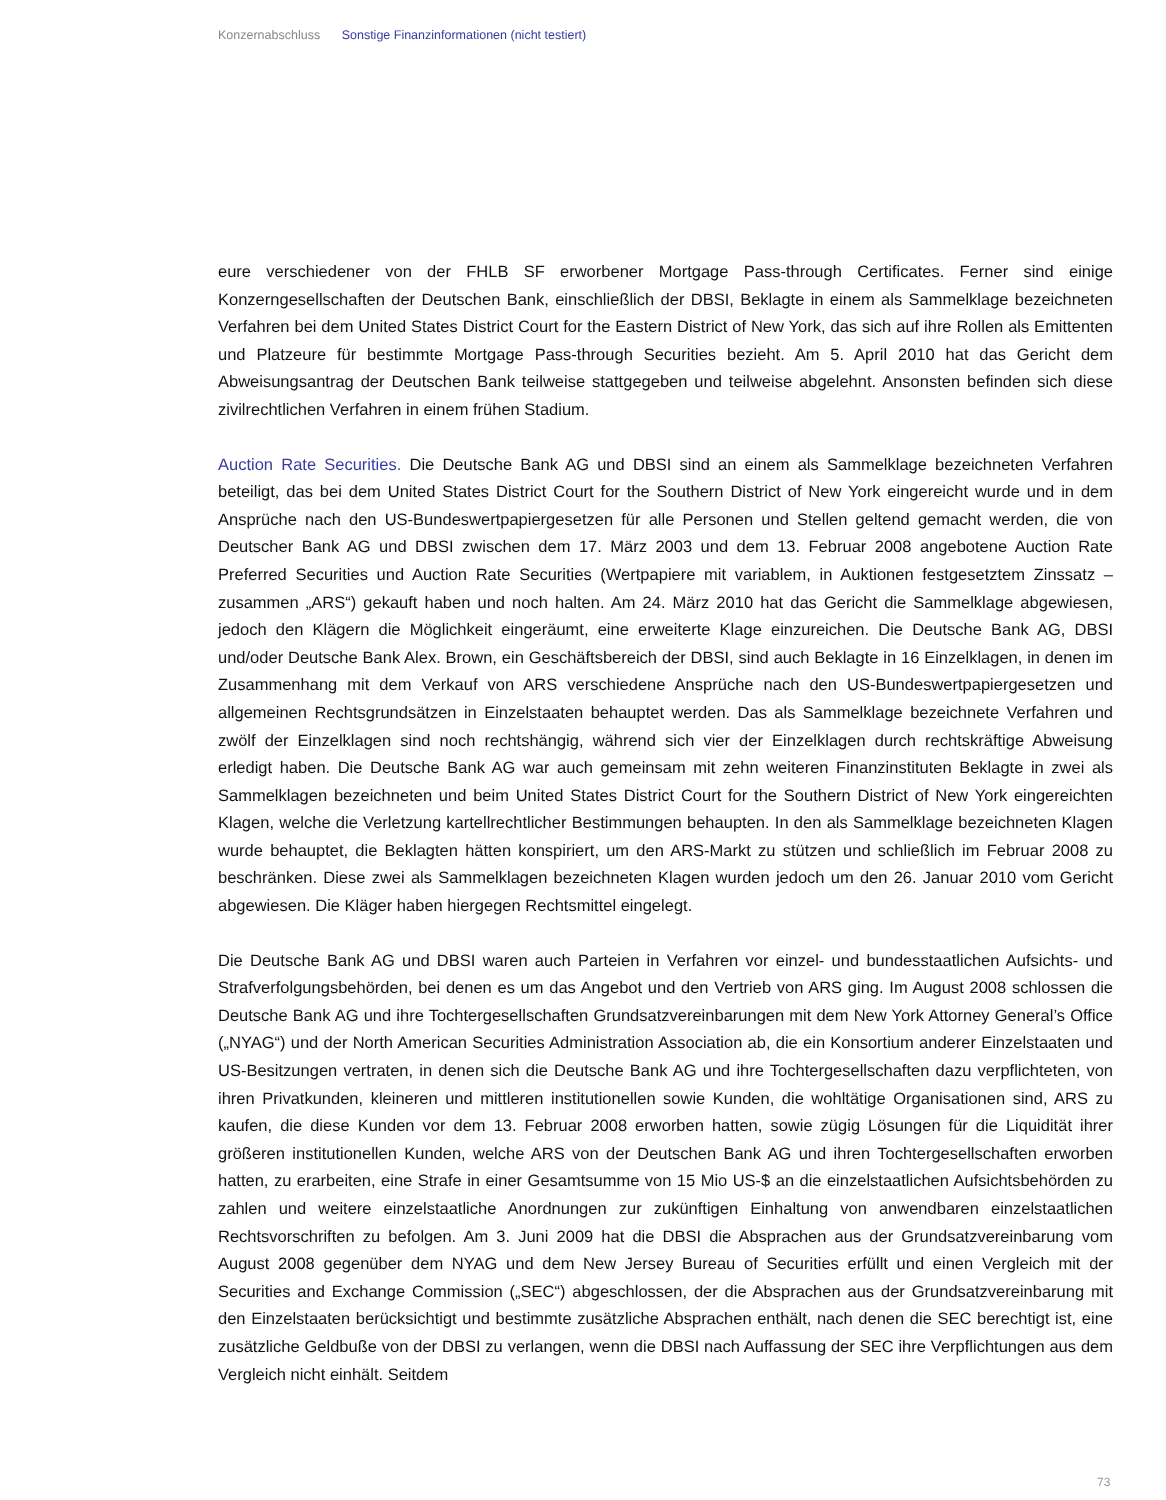Konzernabschluss Sonstige Finanzinformationen (nicht testiert)
eure verschiedener von der FHLB SF erworbener Mortgage Pass-through Certificates. Ferner sind einige Konzerngesellschaften der Deutschen Bank, einschließlich der DBSI, Beklagte in einem als Sammelklage bezeichneten Verfahren bei dem United States District Court for the Eastern District of New York, das sich auf ihre Rollen als Emittenten und Platzeure für bestimmte Mortgage Pass-through Securities bezieht. Am 5. April 2010 hat das Gericht dem Abweisungsantrag der Deutschen Bank teilweise stattgegeben und teilweise abgelehnt. Ansonsten befinden sich diese zivilrechtlichen Verfahren in einem frühen Stadium.
Auction Rate Securities. Die Deutsche Bank AG und DBSI sind an einem als Sammelklage bezeichneten Verfahren beteiligt, das bei dem United States District Court for the Southern District of New York eingereicht wurde und in dem Ansprüche nach den US-Bundeswertpapiergesetzen für alle Personen und Stellen geltend gemacht werden, die von Deutscher Bank AG und DBSI zwischen dem 17. März 2003 und dem 13. Februar 2008 angebotene Auction Rate Preferred Securities und Auction Rate Securities (Wertpapiere mit variablem, in Auktionen festgesetztem Zinssatz – zusammen „ARS“) gekauft haben und noch halten. Am 24. März 2010 hat das Gericht die Sammelklage abgewiesen, jedoch den Klägern die Möglichkeit eingeräumt, eine erweiterte Klage einzureichen. Die Deutsche Bank AG, DBSI und/oder Deutsche Bank Alex. Brown, ein Geschäftsbereich der DBSI, sind auch Beklagte in 16 Einzelklagen, in denen im Zusammenhang mit dem Verkauf von ARS verschiedene Ansprüche nach den US-Bundeswertpapiergesetzen und allgemeinen Rechtsgrundsätzen in Einzelstaaten behauptet werden. Das als Sammelklage bezeichnete Verfahren und zwölf der Einzelklagen sind noch rechtshängig, während sich vier der Einzelklagen durch rechtskräftige Abweisung erledigt haben. Die Deutsche Bank AG war auch gemeinsam mit zehn weiteren Finanzinstituten Beklagte in zwei als Sammelklagen bezeichneten und beim United States District Court for the Southern District of New York eingereichten Klagen, welche die Verletzung kartellrechtlicher Bestimmungen behaupten. In den als Sammelklage bezeichneten Klagen wurde behauptet, die Beklagten hätten konspiriert, um den ARS-Markt zu stützen und schließlich im Februar 2008 zu beschränken. Diese zwei als Sammelklagen bezeichneten Klagen wurden jedoch um den 26. Januar 2010 vom Gericht abgewiesen. Die Kläger haben hiergegen Rechtsmittel eingelegt.
Die Deutsche Bank AG und DBSI waren auch Parteien in Verfahren vor einzel- und bundesstaatlichen Aufsichts- und Strafverfolgungsbehörden, bei denen es um das Angebot und den Vertrieb von ARS ging. Im August 2008 schlossen die Deutsche Bank AG und ihre Tochtergesellschaften Grundsatzvereinbarungen mit dem New York Attorney General’s Office („NYAG“) und der North American Securities Administration Association ab, die ein Konsortium anderer Einzelstaaten und US-Besitzungen vertraten, in denen sich die Deutsche Bank AG und ihre Tochtergesellschaften dazu verpflichteten, von ihren Privatkunden, kleineren und mittleren institutionellen sowie Kunden, die wohltätige Organisationen sind, ARS zu kaufen, die diese Kunden vor dem 13. Februar 2008 erworben hatten, sowie zügig Lösungen für die Liquidität ihrer größeren institutionellen Kunden, welche ARS von der Deutschen Bank AG und ihren Tochtergesellschaften erworben hatten, zu erarbeiten, eine Strafe in einer Gesamtsumme von 15 Mio US-$ an die einzelstaatlichen Aufsichtsbehörden zu zahlen und weitere einzelstaatliche Anordnungen zur zukünftigen Einhaltung von anwendbaren einzelstaatlichen Rechtsvorschriften zu befolgen. Am 3. Juni 2009 hat die DBSI die Absprachen aus der Grundsatzvereinbarung vom August 2008 gegenüber dem NYAG und dem New Jersey Bureau of Securities erfüllt und einen Vergleich mit der Securities and Exchange Commission („SEC“) abgeschlossen, der die Absprachen aus der Grundsatzvereinbarung mit den Einzelstaaten berücksichtigt und bestimmte zusätzliche Absprachen enthält, nach denen die SEC berechtigt ist, eine zusätzliche Geldbuße von der DBSI zu verlangen, wenn die DBSI nach Auffassung der SEC ihre Verpflichtungen aus dem Vergleich nicht einhält. Seitdem
73